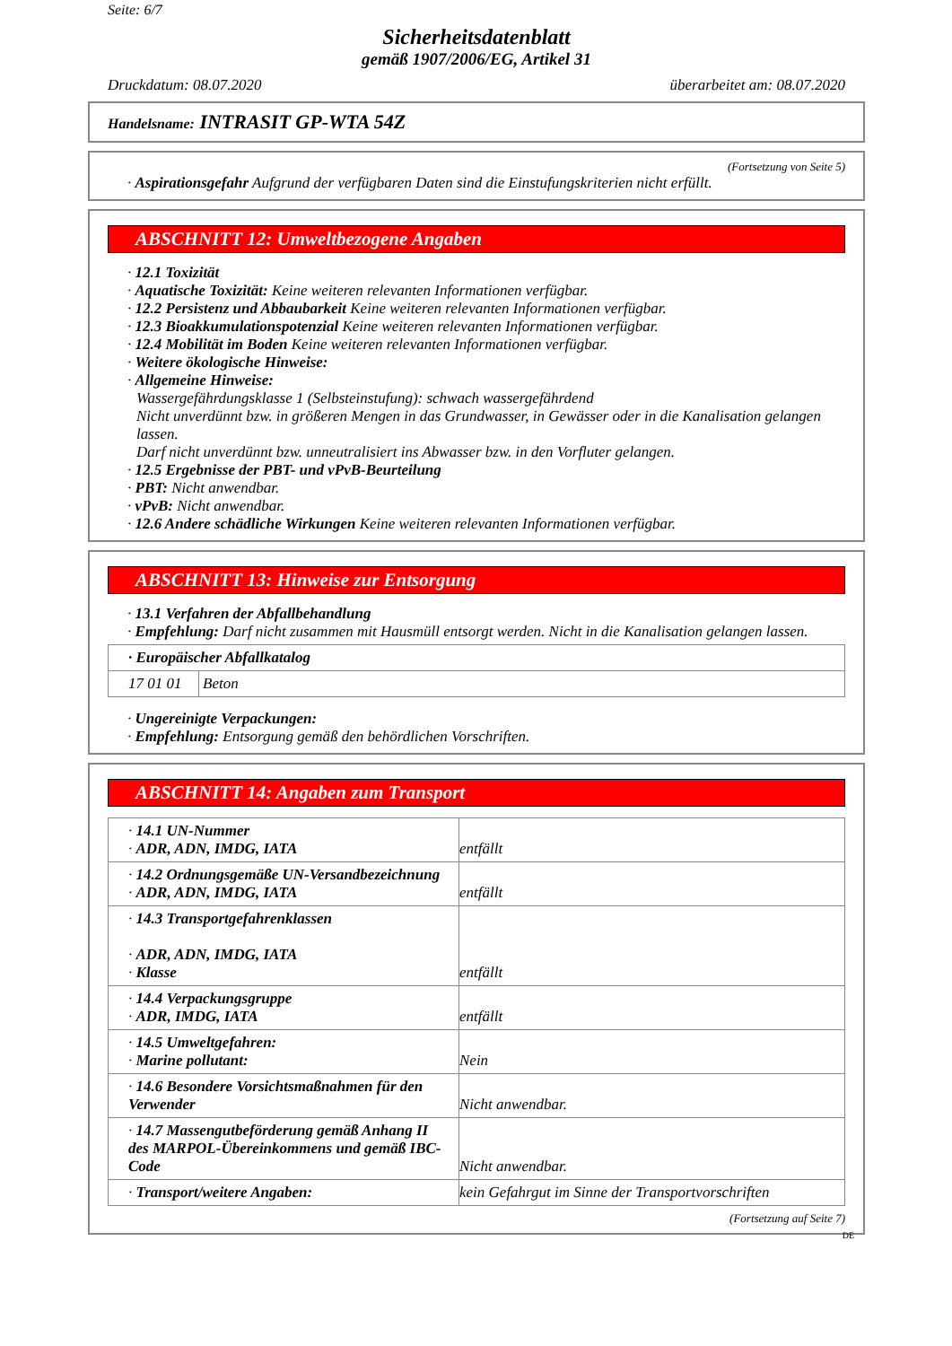Seite: 6/7
Sicherheitsdatenblatt
gemäß 1907/2006/EG, Artikel 31
Druckdatum: 08.07.2020 überarbeitet am: 08.07.2020
Handelsname: INTRASIT GP-WTA 54Z
(Fortsetzung von Seite 5)
· Aspirationsgefahr Aufgrund der verfügbaren Daten sind die Einstufungskriterien nicht erfüllt.
ABSCHNITT 12: Umweltbezogene Angaben
· 12.1 Toxizität
· Aquatische Toxizität: Keine weiteren relevanten Informationen verfügbar.
· 12.2 Persistenz und Abbaubarkeit Keine weiteren relevanten Informationen verfügbar.
· 12.3 Bioakkumulationspotenzial Keine weiteren relevanten Informationen verfügbar.
· 12.4 Mobilität im Boden Keine weiteren relevanten Informationen verfügbar.
· Weitere ökologische Hinweise:
· Allgemeine Hinweise:
Wassergefährdungsklasse 1 (Selbsteinstufung): schwach wassergefährdend
Nicht unverdünnt bzw. in größeren Mengen in das Grundwasser, in Gewässer oder in die Kanalisation gelangen lassen.
Darf nicht unverdünnt bzw. unneutralisiert ins Abwasser bzw. in den Vorfluter gelangen.
· 12.5 Ergebnisse der PBT- und vPvB-Beurteilung
· PBT: Nicht anwendbar.
· vPvB: Nicht anwendbar.
· 12.6 Andere schädliche Wirkungen Keine weiteren relevanten Informationen verfügbar.
ABSCHNITT 13: Hinweise zur Entsorgung
· 13.1 Verfahren der Abfallbehandlung
· Empfehlung: Darf nicht zusammen mit Hausmüll entsorgt werden. Nicht in die Kanalisation gelangen lassen.
| · Europäischer Abfallkatalog | |
| 17 01 01 | Beton |
· Ungereinigte Verpackungen:
· Empfehlung: Entsorgung gemäß den behördlichen Vorschriften.
ABSCHNITT 14: Angaben zum Transport
| · 14.1 UN-Nummer · ADR, ADN, IMDG, IATA | entfällt |
| · 14.2 Ordnungsgemäße UN-Versandbezeichnung · ADR, ADN, IMDG, IATA | entfällt |
| · 14.3 Transportgefahrenklassen · ADR, ADN, IMDG, IATA · Klasse | entfällt |
| · 14.4 Verpackungsgruppe · ADR, IMDG, IATA | entfällt |
| · 14.5 Umweltgefahren: · Marine pollutant: | Nein |
| · 14.6 Besondere Vorsichtsmaßnahmen für den Verwender | Nicht anwendbar. |
| · 14.7 Massengutbeförderung gemäß Anhang II des MARPOL-Übereinkommens und gemäß IBC-Code | Nicht anwendbar. |
| · Transport/weitere Angaben: | kein Gefahrgut im Sinne der Transportvorschriften |
(Fortsetzung auf Seite 7)
DE